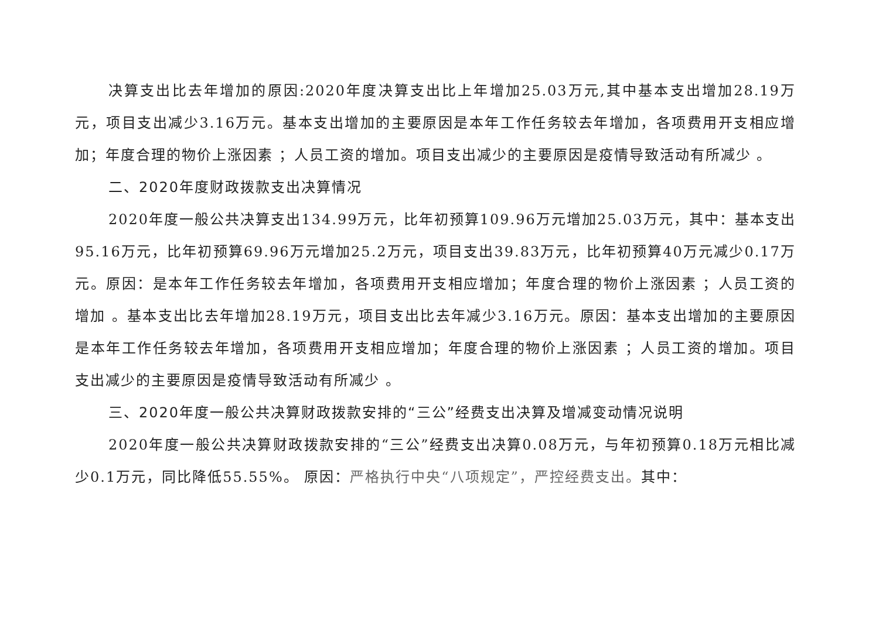决算支出比去年增加的原因:2020年度决算支出比上年增加25.03万元,其中基本支出增加28.19万元，项目支出减少3.16万元。基本支出增加的主要原因是本年工作任务较去年增加，各项费用开支相应增加；年度合理的物价上涨因素 ；人员工资的增加。项目支出减少的主要原因是疫情导致活动有所减少 。
二、2020年度财政拨款支出决算情况
2020年度一般公共决算支出134.99万元，比年初预算109.96万元增加25.03万元，其中：基本支出95.16万元，比年初预算69.96万元增加25.2万元，项目支出39.83万元，比年初预算40万元减少0.17万元。原因：是本年工作任务较去年增加，各项费用开支相应增加；年度合理的物价上涨因素 ；人员工资的增加 。基本支出比去年增加28.19万元，项目支出比去年减少3.16万元。原因：基本支出增加的主要原因是本年工作任务较去年增加，各项费用开支相应增加；年度合理的物价上涨因素 ；人员工资的增加。项目支出减少的主要原因是疫情导致活动有所减少 。
三、2020年度一般公共决算财政拨款安排的“三公”经费支出决算及增减变动情况说明
2020年度一般公共决算财政拨款安排的“三公”经费支出决算0.08万元，与年初预算0.18万元相比减少0.1万元，同比降低55.55%。 原因：严格执行中央“八项规定”，严控经费支出。其中：